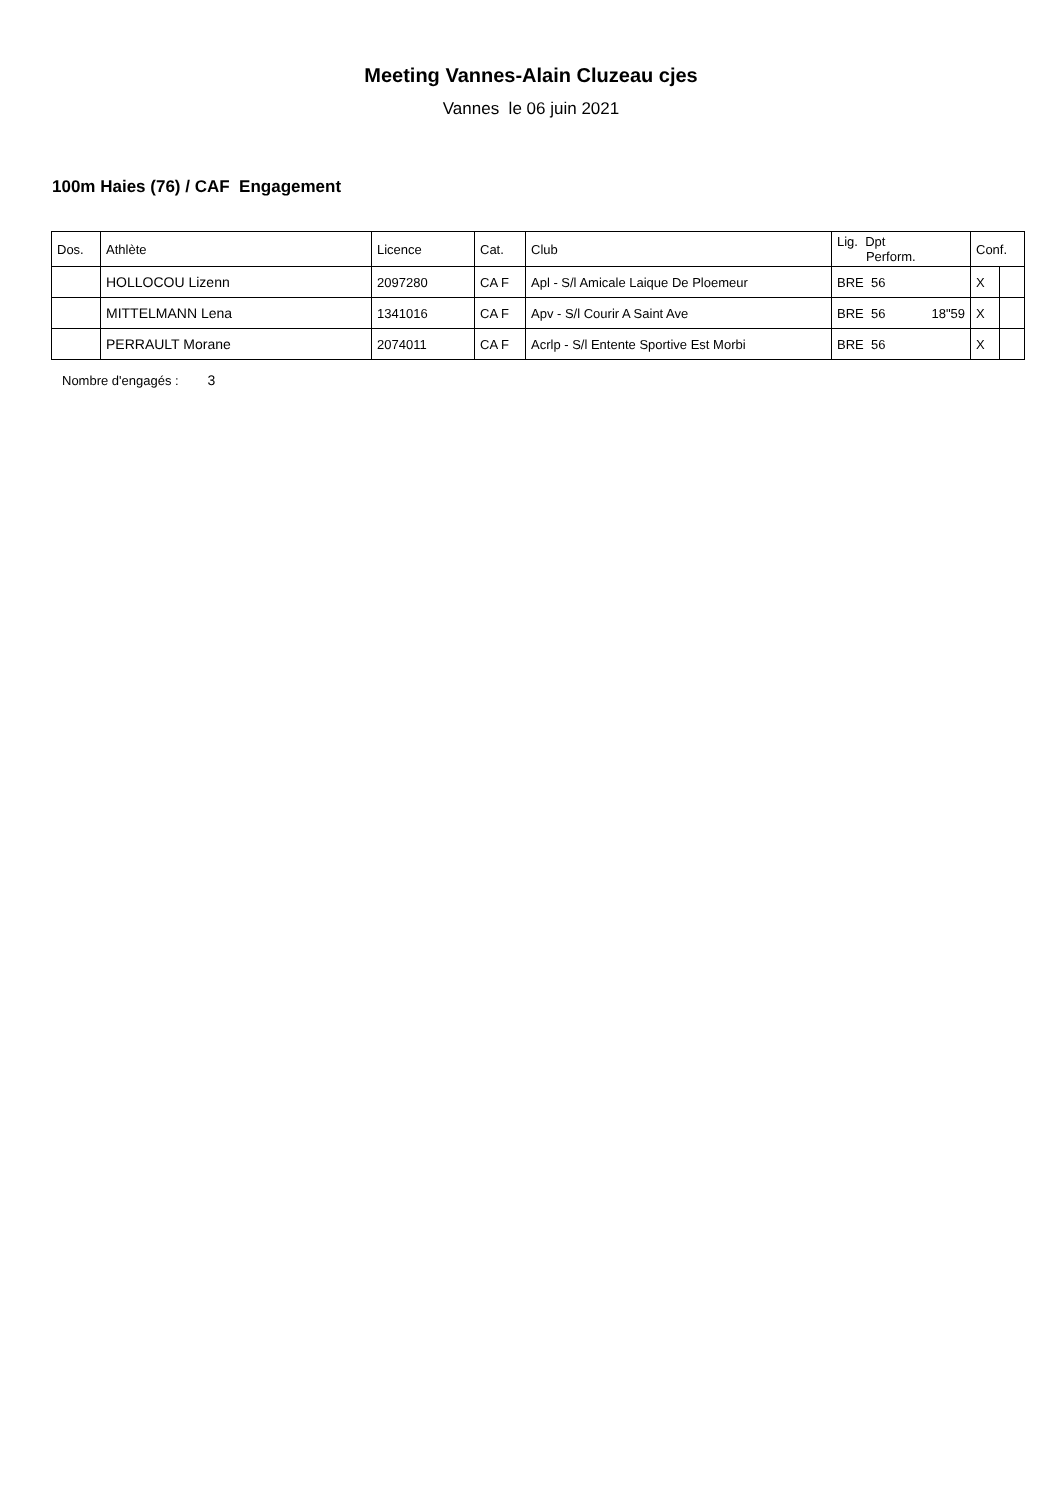Meeting Vannes-Alain Cluzeau cjes
Vannes le 06 juin 2021
100m Haies (76) / CAF Engagement
| Dos. | Athlète | Licence | Cat. | Club | Lig. Dpt Perform. | Conf. | |
| --- | --- | --- | --- | --- | --- | --- | --- |
| | HOLLOCOU Lizenn | 2097280 | CA F | Apl - S/l Amicale Laique De Ploemeur | BRE 56 | X | |
| | MITTELMANN Lena | 1341016 | CA F | Apv - S/l Courir A Saint Ave | BRE 56 18"59 | X | |
| | PERRAULT Morane | 2074011 | CA F | Acrlp - S/l Entente Sportive Est Morbi | BRE 56 | X | |
Nombre d'engagés : 3